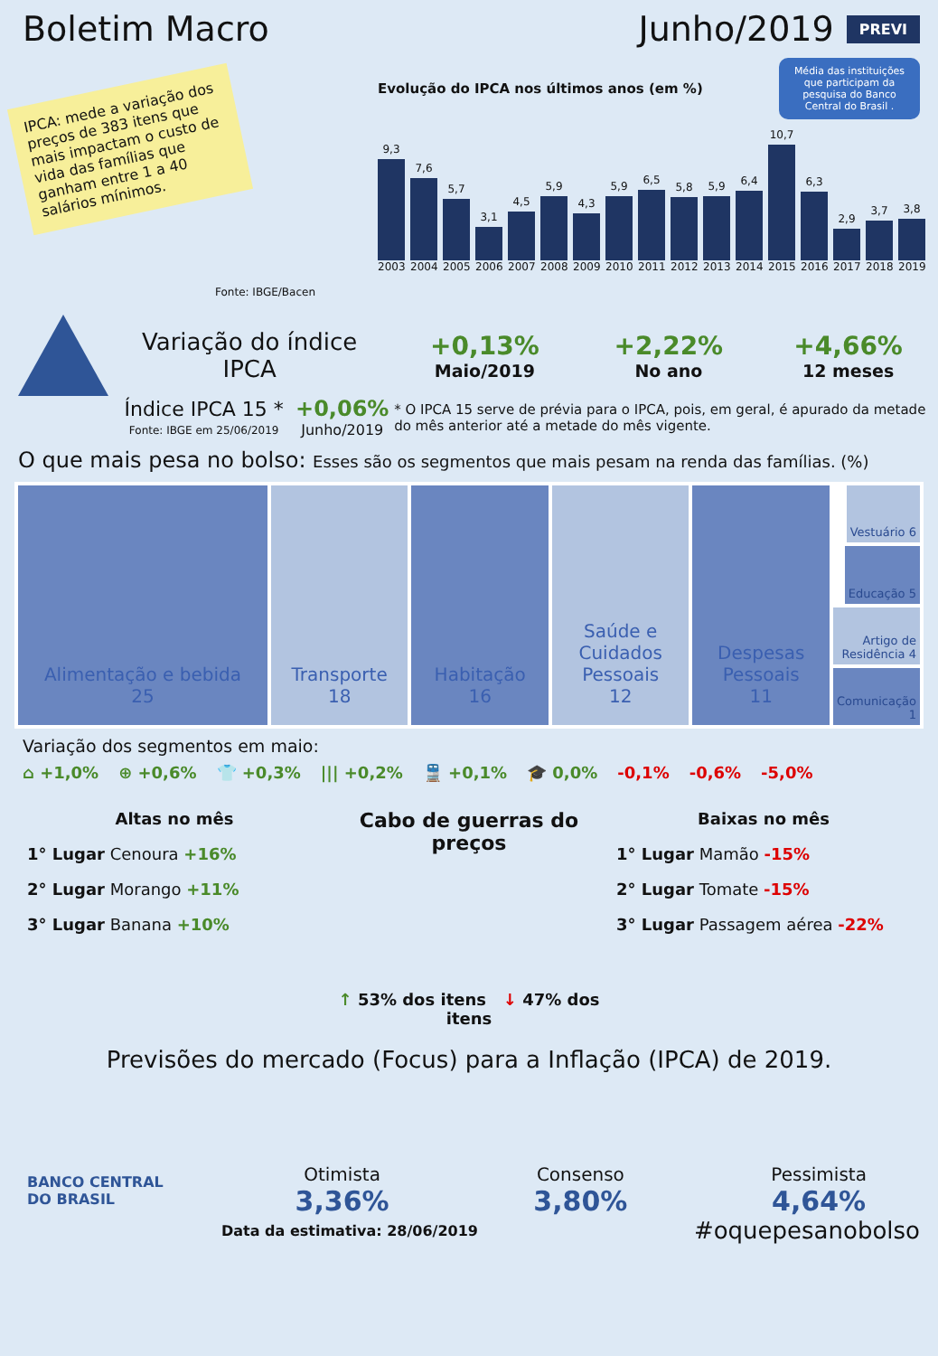Boletim Macro
Junho/2019
PREVI
IPCA: mede a variação dos preços de 383 itens que mais impactam o custo de vida das famílias que ganham entre 1 a 40 salários mínimos.
Evolução do IPCA nos últimos anos (em %) Média das instituições que participam da pesquisa do Banco Central do Brasil .
9,3
2003
7,6
2004
5,7
2005
3,1
2006
4,5
2007
5,9
2008
4,3
2009
5,9
2010
6,5
2011
5,8
2012
5,9
2013
6,4
2014
10,7
2015
6,3
2016
2,9
2017
3,7
2018
3,8
2019
Fonte: IBGE/Bacen
Variação do índice
IPCA
+0,13%
Maio/2019
+2,22%
No ano
+4,66%
12 meses
Índice IPCA 15 *
Fonte: IBGE em 25/06/2019
+0,06%
Junho/2019
* O IPCA 15 serve de prévia para o IPCA, pois, em geral, é apurado da metade do mês anterior até a metade do mês vigente.
O que mais pesa no bolso: Esses são os segmentos que mais pesam na renda das famílias. (%)
Alimentação e bebida
25
Transporte
18
Habitação
16
Saúde e
Cuidados
Pessoais
12
Despesas
Pessoais
11
Vestuário 6
Educação 5
Artigo de Residência 4
Comunicação 1
Variação dos segmentos em maio:
⌂ +1,0% ⊕ +0,6% 👕 +0,3% ||| +0,2% 🚆 +0,1% 🎓 0,0% -0,1% -0,6% -5,0%
Altas no mês
1° Lugar Cenoura +16%
2° Lugar Morango +11%
3° Lugar Banana +10%
Cabo de guerras do preços
↑ 53% dos itens ↓ 47% dos itens
Baixas no mês
1° Lugar Mamão -15%
2° Lugar Tomate -15%
3° Lugar Passagem aérea -22%
Previsões do mercado (Focus) para a Inflação (IPCA) de 2019.
BANCO CENTRAL
DO BRASIL
Otimista
3,36%
Consenso
3,80%
Pessimista
4,64%
Data da estimativa: 28/06/2019 #oquepesanobolso